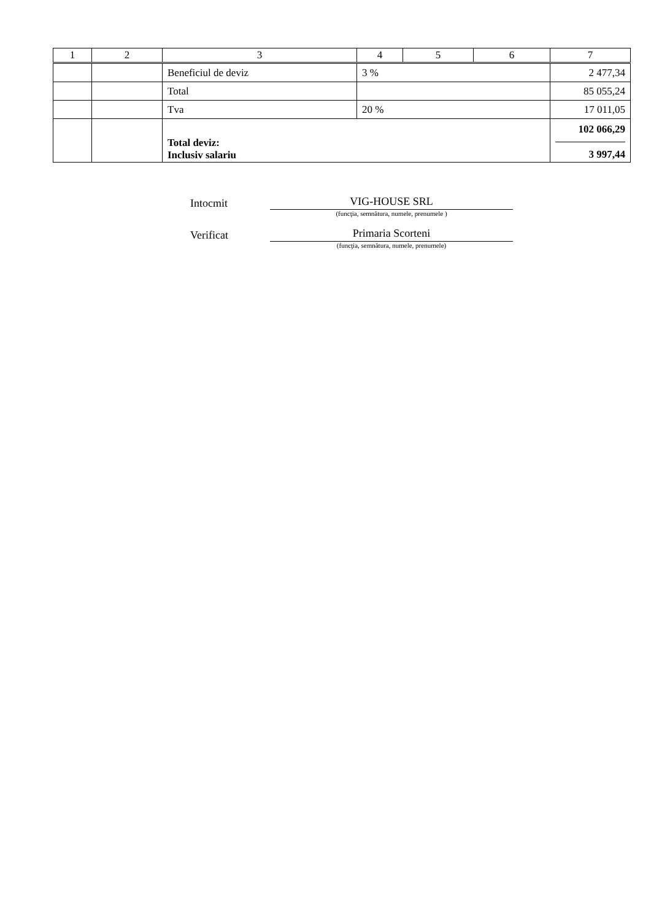| 1 | 2 | 3 | 4 | 5 | 6 | 7 |
| --- | --- | --- | --- | --- | --- | --- |
| | | Beneficiul de deviz | 3 % | | | 2 477,34 |
| | | Total | | | | 85 055,24 |
| | | Tva | 20 % | | | 17 011,05 |
| | | Total deviz: Inclusiv salariu | | | | 102 066,29 3 997,44 |
Intocmit
VIG-HOUSE SRL
(funcţia, semnătura, numele, prenumele )
Verificat
Primaria Scorteni
(funcţia, semnătura, numele, prenumele)